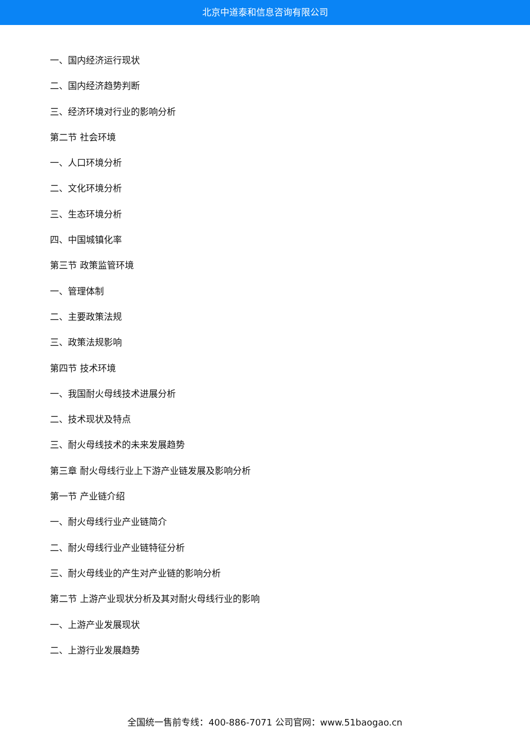北京中道泰和信息咨询有限公司
一、国内经济运行现状
二、国内经济趋势判断
三、经济环境对行业的影响分析
第二节 社会环境
一、人口环境分析
二、文化环境分析
三、生态环境分析
四、中国城镇化率
第三节 政策监管环境
一、管理体制
二、主要政策法规
三、政策法规影响
第四节 技术环境
一、我国耐火母线技术进展分析
二、技术现状及特点
三、耐火母线技术的未来发展趋势
第三章 耐火母线行业上下游产业链发展及影响分析
第一节 产业链介绍
一、耐火母线行业产业链简介
二、耐火母线行业产业链特征分析
三、耐火母线业的产生对产业链的影响分析
第二节 上游产业现状分析及其对耐火母线行业的影响
一、上游产业发展现状
二、上游行业发展趋势
全国统一售前专线：400-886-7071 公司官网：www.51baogao.cn